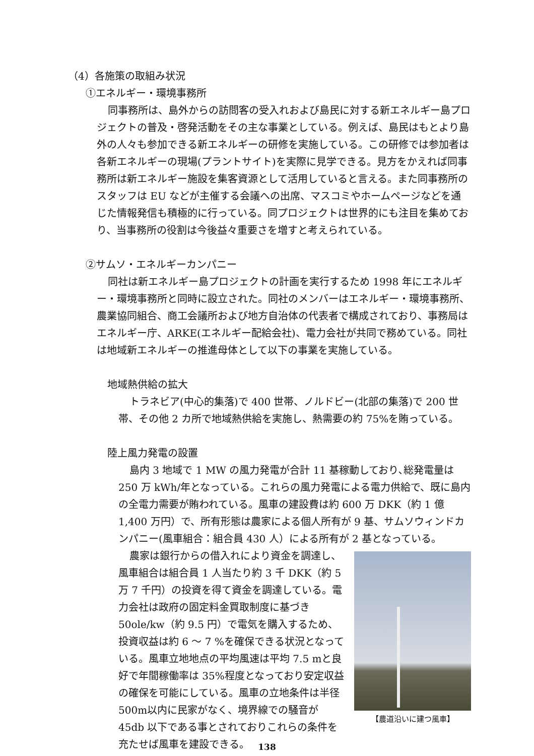（4）各施策の取組み状況
①エネルギー・環境事務所
同事務所は、島外からの訪問客の受入れおよび島民に対する新エネルギー島プロジェクトの普及・啓発活動をその主な事業としている。例えば、島民はもとより島外の人々も参加できる新エネルギーの研修を実施している。この研修では参加者は各新エネルギーの現場(プラントサイト)を実際に見学できる。見方をかえれば同事務所は新エネルギー施設を集客資源として活用していると言える。また同事務所のスタッフは EU などが主催する会議への出席、マスコミやホームページなどを通じた情報発信も積極的に行っている。同プロジェクトは世界的にも注目を集めており、当事務所の役割は今後益々重要さを増すと考えられている。
②サムソ・エネルギーカンパニー
同社は新エネルギー島プロジェクトの計画を実行するため 1998 年にエネルギー・環境事務所と同時に設立された。同社のメンバーはエネルギー・環境事務所、農業協同組合、商工会議所および地方自治体の代表者で構成されており、事務局はエネルギー庁、ARKE(エネルギー配給会社)、電力会社が共同で務めている。同社は地域新エネルギーの推進母体として以下の事業を実施している。
地域熱供給の拡大
トラネビア(中心的集落)で 400 世帯、ノルドビー(北部の集落)で 200 世帯、その他 2 カ所で地域熱供給を実施し、熱需要の約 75%を賄っている。
陸上風力発電の設置
島内 3 地域で 1 MW の風力発電が合計 11 基稼動しており､総発電量は 250 万 kWh/年となっている。これらの風力発電による電力供給で、既に島内の全電力需要が賄われている。風車の建設費は約 600 万 DKK（約 1 億 1,400 万円）で、所有形態は農家による個人所有が 9 基、サムソウィンドカンパニー(風車組合：組合員 430 人）による所有が 2 基となっている。
農家は銀行からの借入れにより資金を調達し、風車組合は組合員 1 人当たり約 3 千 DKK（約 5 万 7 千円）の投資を得て資金を調達している。電力会社は政府の固定料金買取制度に基づき 50ole/kw（約 9.5 円）で電気を購入するため、投資収益は約 6 ～ 7 %を確保できる状況となっている。風車立地地点の平均風速は平均 7.5 mと良好で年間稼働率は 35%程度となっており安定収益の確保を可能にしている。風車の立地条件は半径 500m以内に民家がなく、境界線での騒音が 45db 以下である事とされておりこれらの条件を充たせば風車を建設できる。
【農道沿いに建つ風車】
138